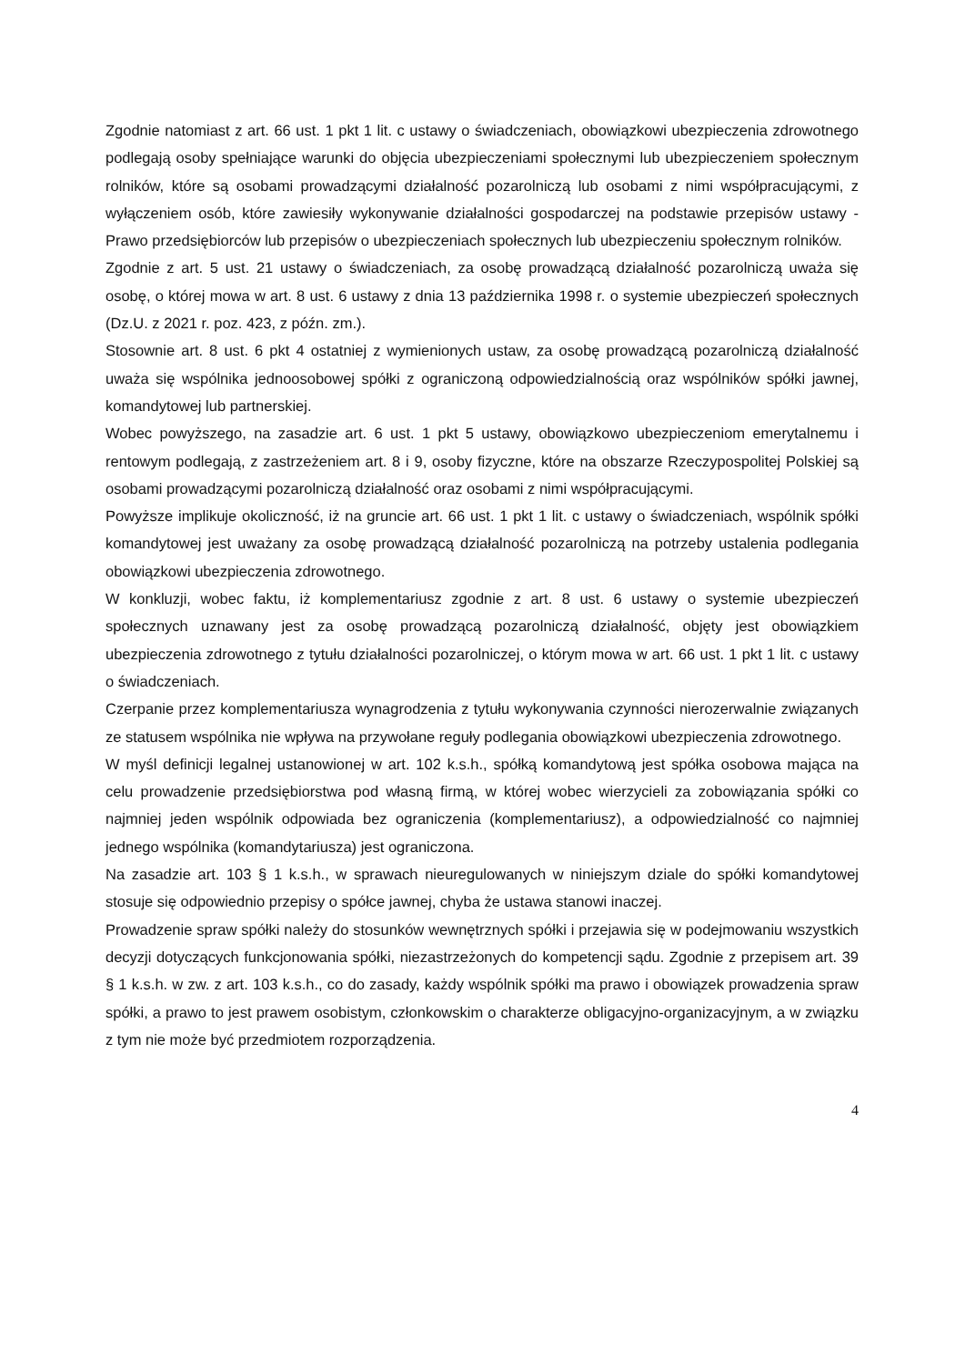Zgodnie natomiast z art. 66 ust. 1 pkt 1 lit. c ustawy o świadczeniach, obowiązkowi ubezpieczenia zdrowotnego podlegają osoby spełniające warunki do objęcia ubezpieczeniami społecznymi lub ubezpieczeniem społecznym rolników, które są osobami prowadzącymi działalność pozarolniczą lub osobami z nimi współpracującymi, z wyłączeniem osób, które zawiesiły wykonywanie działalności gospodarczej na podstawie przepisów ustawy - Prawo przedsiębiorców lub przepisów o ubezpieczeniach społecznych lub ubezpieczeniu społecznym rolników.
Zgodnie z art. 5 ust. 21 ustawy o świadczeniach, za osobę prowadzącą działalność pozarolniczą uważa się osobę, o której mowa w art. 8 ust. 6 ustawy z dnia 13 października 1998 r. o systemie ubezpieczeń społecznych (Dz.U. z 2021 r. poz. 423, z późn. zm.).
Stosownie art. 8 ust. 6 pkt 4 ostatniej z wymienionych ustaw, za osobę prowadzącą pozarolniczą działalność uważa się wspólnika jednoosobowej spółki z ograniczoną odpowiedzialnością oraz wspólników spółki jawnej, komandytowej lub partnerskiej.
Wobec powyższego, na zasadzie art. 6 ust. 1 pkt 5 ustawy, obowiązkowo ubezpieczeniom emerytalnemu i rentowym podlegają, z zastrzeżeniem art. 8 i 9, osoby fizyczne, które na obszarze Rzeczypospolitej Polskiej są osobami prowadzącymi pozarolniczą działalność oraz osobami z nimi współpracującymi.
Powyższe implikuje okoliczność, iż na gruncie art. 66 ust. 1 pkt 1 lit. c ustawy o świadczeniach, wspólnik spółki komandytowej jest uważany za osobę prowadzącą działalność pozarolniczą na potrzeby ustalenia podlegania obowiązkowi ubezpieczenia zdrowotnego.
W konkluzji, wobec faktu, iż komplementariusz zgodnie z art. 8 ust. 6 ustawy o systemie ubezpieczeń społecznych uznawany jest za osobę prowadzącą pozarolniczą działalność, objęty jest obowiązkiem ubezpieczenia zdrowotnego z tytułu działalności pozarolniczej, o którym mowa w art. 66 ust. 1 pkt 1 lit. c ustawy o świadczeniach.
Czerpanie przez komplementariusza wynagrodzenia z tytułu wykonywania czynności nierozerwalnie związanych ze statusem wspólnika nie wpływa na przywołane reguły podlegania obowiązkowi ubezpieczenia zdrowotnego.
W myśl definicji legalnej ustanowionej w art. 102 k.s.h., spółką komandytową jest spółka osobowa mająca na celu prowadzenie przedsiębiorstwa pod własną firmą, w której wobec wierzycieli za zobowiązania spółki co najmniej jeden wspólnik odpowiada bez ograniczenia (komplementariusz), a odpowiedzialność co najmniej jednego wspólnika (komandytariusza) jest ograniczona.
Na zasadzie art. 103 § 1 k.s.h., w sprawach nieuregulowanych w niniejszym dziale do spółki komandytowej stosuje się odpowiednio przepisy o spółce jawnej, chyba że ustawa stanowi inaczej.
Prowadzenie spraw spółki należy do stosunków wewnętrznych spółki i przejawia się w podejmowaniu wszystkich decyzji dotyczących funkcjonowania spółki, niezastrzeżonych do kompetencji sądu. Zgodnie z przepisem art. 39 § 1 k.s.h. w zw. z art. 103 k.s.h., co do zasady, każdy wspólnik spółki ma prawo i obowiązek prowadzenia spraw spółki, a prawo to jest prawem osobistym, członkowskim o charakterze obligacyjno-organizacyjnym, a w związku z tym nie może być przedmiotem rozporządzenia.
4